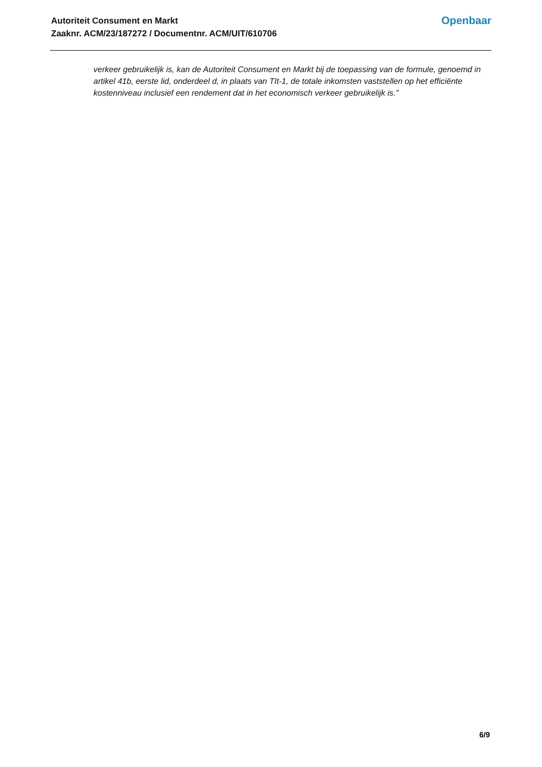Autoriteit Consument en Markt
Zaaknr. ACM/23/187272 / Documentnr. ACM/UIT/610706
Openbaar
verkeer gebruikelijk is, kan de Autoriteit Consument en Markt bij de toepassing van de formule, genoemd in artikel 41b, eerste lid, onderdeel d, in plaats van TIt-1, de totale inkomsten vaststellen op het efficiënte kostenniveau inclusief een rendement dat in het economisch verkeer gebruikelijk is.”
6/9